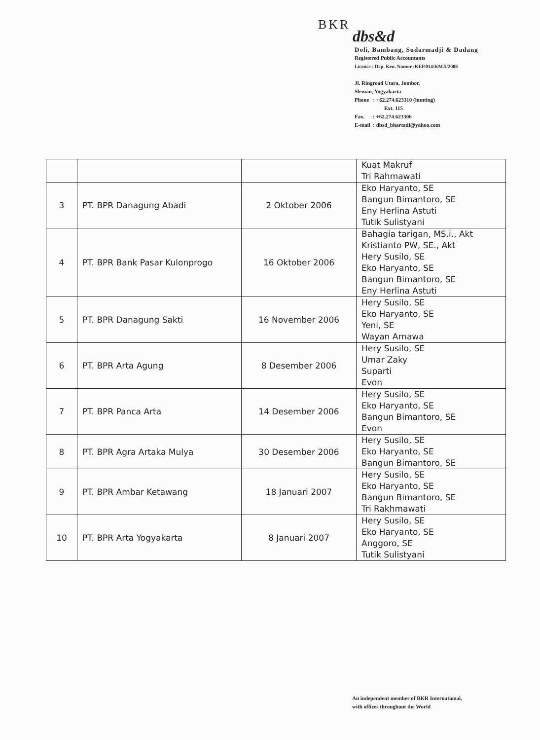BKR
dbs&d
Doli, Bambang, Sudarmadji & Dadang
Registered Public Accountants
Licence : Dep. Keu. Nomor :KEP.014/KM.5/2006
Jl. Ringroad Utara, Jombor,
Sleman, Yogyakarta
Phone : +62.274.623310 (hunting)
Ext. 115
Fax. : +62.274.623306
E-mail : dbsd_bhartadi@yahoo.com
| | | | Kuat Makruf Tri Rahmawati |
| 3 | PT. BPR Danagung Abadi | 2 Oktober 2006 | Eko Haryanto, SE Bangun Bimantoro, SE Eny Herlina Astuti Tutik Sulistyani |
| 4 | PT. BPR Bank Pasar Kulonprogo | 16 Oktober 2006 | Bahagia tarigan, MS.i., Akt Kristianto PW, SE., Akt Hery Susilo, SE Eko Haryanto, SE Bangun Bimantoro, SE Eny Herlina Astuti |
| 5 | PT. BPR Danagung Sakti | 16 November 2006 | Hery Susilo, SE Eko Haryanto, SE Yeni, SE Wayan Arnawa |
| 6 | PT. BPR Arta Agung | 8 Desember 2006 | Hery Susilo, SE Umar Zaky Suparti Evon |
| 7 | PT. BPR Panca Arta | 14 Desember 2006 | Hery Susilo, SE Eko Haryanto, SE Bangun Bimantoro, SE Evon |
| 8 | PT. BPR Agra Artaka Mulya | 30 Desember 2006 | Hery Susilo, SE Eko Haryanto, SE Bangun Bimantoro, SE |
| 9 | PT. BPR Ambar Ketawang | 18 Januari 2007 | Hery Susilo, SE Eko Haryanto, SE Bangun Bimantoro, SE Tri Rakhmawati |
| 10 | PT. BPR Arta Yogyakarta | 8 Januari 2007 | Hery Susilo, SE Eko Haryanto, SE Anggoro, SE Tutik Sulistyani |
An independent member of BKR International,
with offices throughout the World